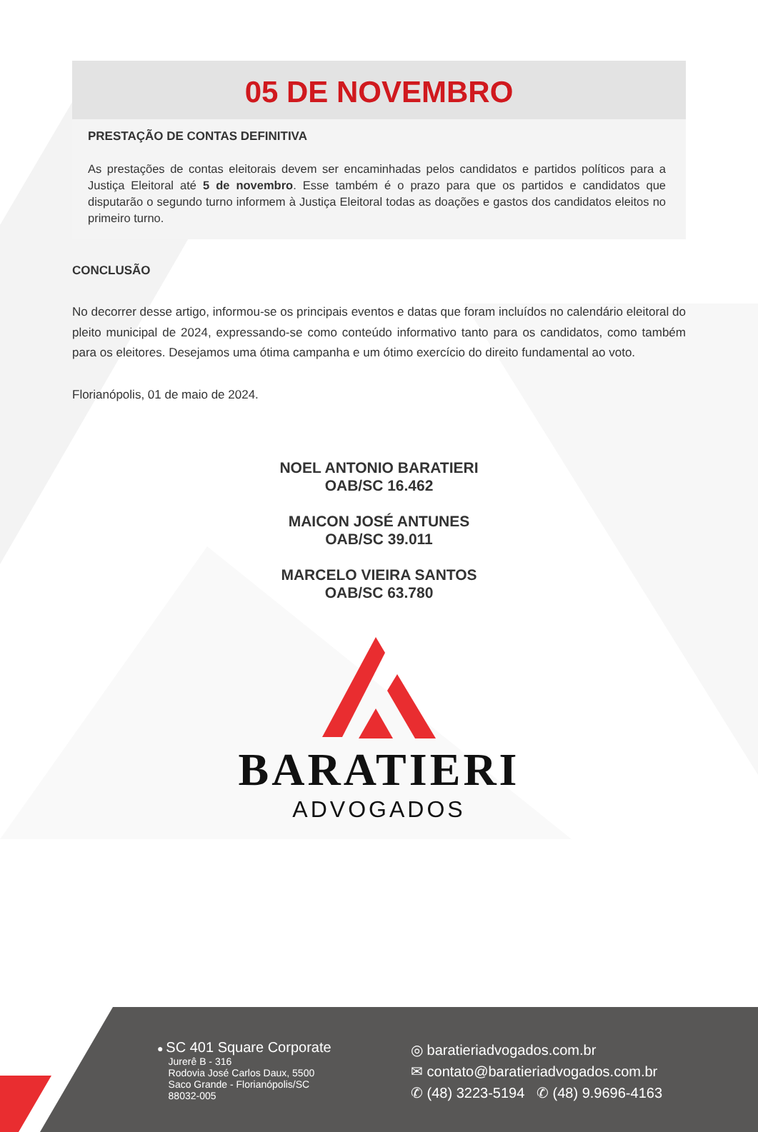05 DE NOVEMBRO
PRESTAÇÃO DE CONTAS DEFINITIVA
As prestações de contas eleitorais devem ser encaminhadas pelos candidatos e partidos políticos para a Justiça Eleitoral até 5 de novembro. Esse também é o prazo para que os partidos e candidatos que disputarão o segundo turno informem à Justiça Eleitoral todas as doações e gastos dos candidatos eleitos no primeiro turno.
CONCLUSÃO
No decorrer desse artigo, informou-se os principais eventos e datas que foram incluídos no calendário eleitoral do pleito municipal de 2024, expressando-se como conteúdo informativo tanto para os candidatos, como também para os eleitores. Desejamos uma ótima campanha e um ótimo exercício do direito fundamental ao voto.
Florianópolis, 01 de maio de 2024.
NOEL ANTONIO BARATIERI
OAB/SC 16.462
MAICON JOSÉ ANTUNES
OAB/SC 39.011
MARCELO VIEIRA SANTOS
OAB/SC 63.780
BARATIERI
ADVOGADOS
● SC 401 Square Corporate
Jurerê B - 316
Rodovia José Carlos Daux, 5500
Saco Grande - Florianópolis/SC
88032-005
◎ baratieriadvogados.com.br
✉ contato@baratieriadvogados.com.br
✆ (48) 3223-5194 ✆ (48) 9.9696-4163